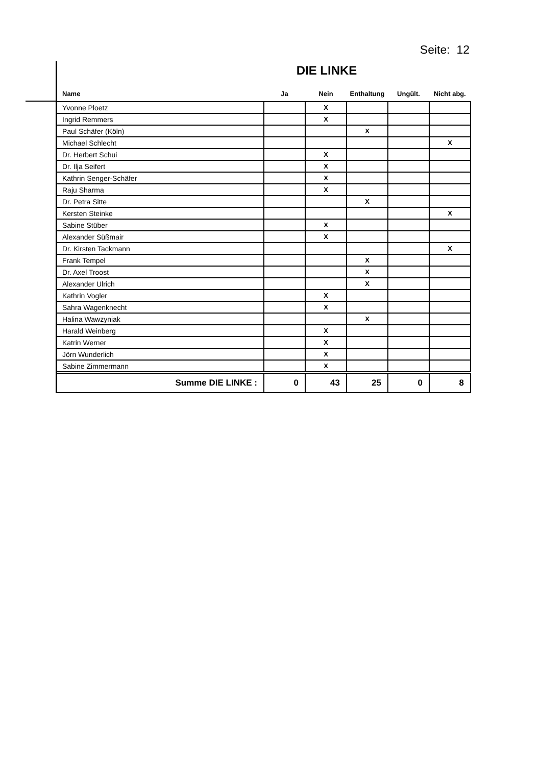Seite: 12
DIE LINKE
| Name | Ja | Nein | Enthaltung | Ungült. | Nicht abg. |
| --- | --- | --- | --- | --- | --- |
| Yvonne Ploetz | | X | | | |
| Ingrid Remmers | | X | | | |
| Paul Schäfer (Köln) | | | X | | |
| Michael Schlecht | | | | | X |
| Dr. Herbert Schui | | X | | | |
| Dr. Ilja Seifert | | X | | | |
| Kathrin Senger-Schäfer | | X | | | |
| Raju Sharma | | X | | | |
| Dr. Petra Sitte | | | X | | |
| Kersten Steinke | | | | | X |
| Sabine Stüber | | X | | | |
| Alexander Süßmair | | X | | | |
| Dr. Kirsten Tackmann | | | | | X |
| Frank Tempel | | | X | | |
| Dr. Axel Troost | | | X | | |
| Alexander Ulrich | | | X | | |
| Kathrin Vogler | | X | | | |
| Sahra Wagenknecht | | X | | | |
| Halina Wawzyniak | | | X | | |
| Harald Weinberg | | X | | | |
| Katrin Werner | | X | | | |
| Jörn Wunderlich | | X | | | |
| Sabine Zimmermann | | X | | | |
| Summe DIE LINKE : | 0 | 43 | 25 | 0 | 8 |